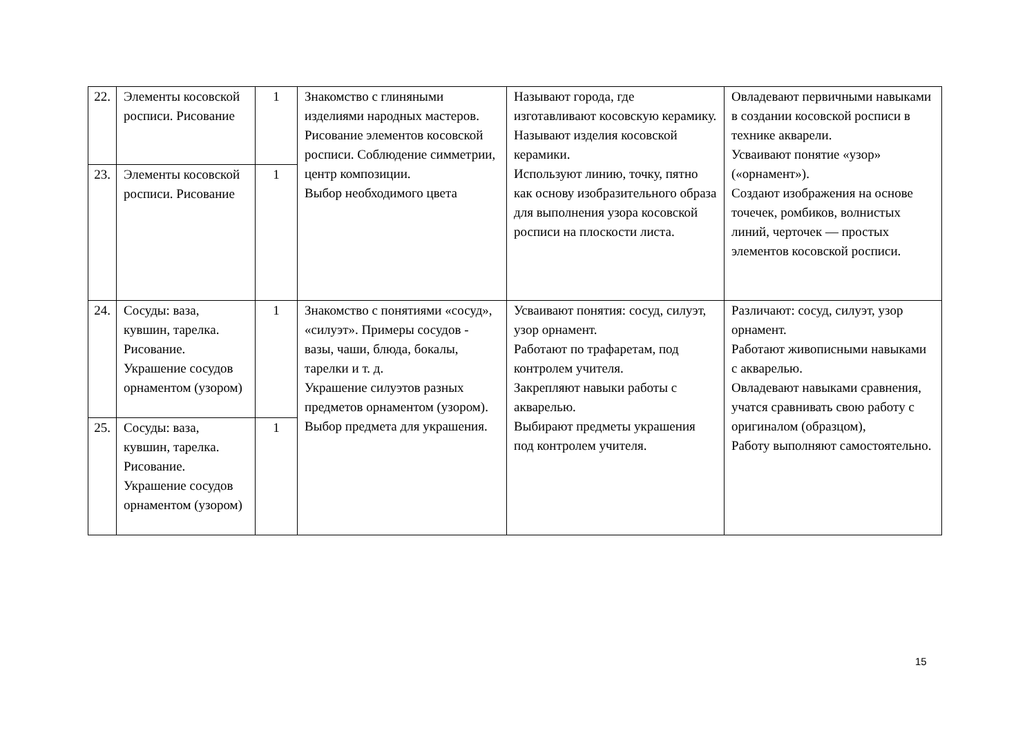| 22. | Элементы косовской росписи. Рисование | 1 | Знакомство с глиняными изделиями народных мастеров. Рисование элементов косовской росписи. Соблюдение симметрии, центр композиции. Выбор необходимого цвета | Называют города, где изготавливают косовскую керамику. Называют изделия косовской керамики. Используют линию, точку, пятно как основу изобразительного образа для выполнения узора косовской росписи на плоскости листа. | Овладевают первичными навыками в создании косовской росписи в технике акварели. Усваивают понятие «узор» («орнамент»). Создают изображения на основе точечек, ромбиков, волнистых линий, черточек — простых элементов косовской росписи. |
| 23. | Элементы косовской росписи. Рисование | 1 | | | |
| 24. | Сосуды: ваза, кувшин, тарелка. Рисование. Украшение сосудов орнаментом (узором) | 1 | Знакомство с понятиями «сосуд», «силуэт». Примеры сосудов - вазы, чаши, блюда, бокалы, тарелки и т. д. Украшение силуэтов разных предметов орнаментом (узором). Выбор предмета для украшения. | Усваивают понятия: сосуд, силуэт, узор орнамент. Работают по трафаретам, под контролем учителя. Закрепляют навыки работы с акварелью. Выбирают предметы украшения под контролем учителя. | Различают: сосуд, силуэт, узор орнамент. Работают живописными навыками с акварелью. Овладевают навыками сравнения, учатся сравнивать свою работу с оригиналом (образцом), Работу выполняют самостоятельно. |
| 25. | Сосуды: ваза, кувшин, тарелка. Рисование. Украшение сосудов орнаментом (узором) | 1 | | | |
15